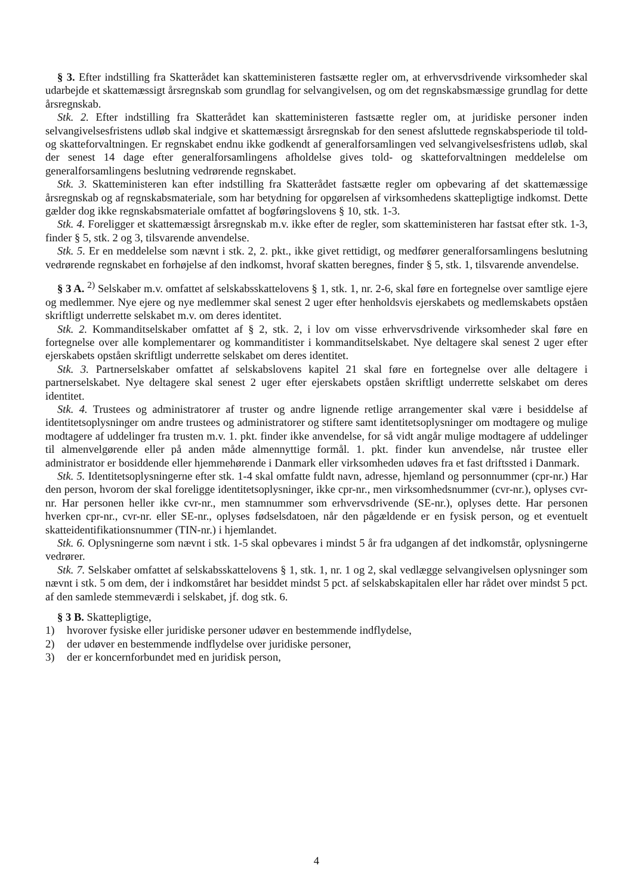§ 3. Efter indstilling fra Skatterådet kan skatteministeren fastsætte regler om, at erhvervsdrivende virksomheder skal udarbejde et skattemæssigt årsregnskab som grundlag for selvangivelsen, og om det regnskabsmæssige grundlag for dette årsregnskab.
Stk. 2. Efter indstilling fra Skatterådet kan skatteministeren fastsætte regler om, at juridiske personer inden selvangivelsesfristens udløb skal indgive et skattemæssigt årsregnskab for den senest afsluttede regnskabsperiode til told- og skatteforvaltningen. Er regnskabet endnu ikke godkendt af generalforsamlingen ved selvangivelsesfristens udløb, skal der senest 14 dage efter generalforsamlingens afholdelse gives told- og skatteforvaltningen meddelelse om generalforsamlingens beslutning vedrørende regnskabet.
Stk. 3. Skatteministeren kan efter indstilling fra Skatterådet fastsætte regler om opbevaring af det skattemæssige årsregnskab og af regnskabsmateriale, som har betydning for opgørelsen af virksomhedens skattepligtige indkomst. Dette gælder dog ikke regnskabsmateriale omfattet af bogføringslovens § 10, stk. 1-3.
Stk. 4. Foreligger et skattemæssigt årsregnskab m.v. ikke efter de regler, som skatteministeren har fastsat efter stk. 1-3, finder § 5, stk. 2 og 3, tilsvarende anvendelse.
Stk. 5. Er en meddelelse som nævnt i stk. 2, 2. pkt., ikke givet rettidigt, og medfører generalforsamlingens beslutning vedrørende regnskabet en forhøjelse af den indkomst, hvoraf skatten beregnes, finder § 5, stk. 1, tilsvarende anvendelse.
§ 3 A. <sup>2)</sup> Selskaber m.v. omfattet af selskabsskattelovens § 1, stk. 1, nr. 2-6, skal føre en fortegnelse over samtlige ejere og medlemmer. Nye ejere og nye medlemmer skal senest 2 uger efter henholdsvis ejerskabets og medlemskabets opståen skriftligt underrette selskabet m.v. om deres identitet.
Stk. 2. Kommanditselskaber omfattet af § 2, stk. 2, i lov om visse erhvervsdrivende virksomheder skal føre en fortegnelse over alle komplementarer og kommanditister i kommanditselskabet. Nye deltagere skal senest 2 uger efter ejerskabets opståen skriftligt underrette selskabet om deres identitet.
Stk. 3. Partnerselskaber omfattet af selskabslovens kapitel 21 skal føre en fortegnelse over alle deltagere i partnerselskabet. Nye deltagere skal senest 2 uger efter ejerskabets opståen skriftligt underrette selskabet om deres identitet.
Stk. 4. Trustees og administratorer af truster og andre lignende retlige arrangementer skal være i besiddelse af identitetsoplysninger om andre trustees og administratorer og stiftere samt identitetsoplysninger om modtagere og mulige modtagere af uddelinger fra trusten m.v. 1. pkt. finder ikke anvendelse, for så vidt angår mulige modtagere af uddelinger til almenvelgørende eller på anden måde almennyttige formål. 1. pkt. finder kun anvendelse, når trustee eller administrator er bosiddende eller hjemmehørende i Danmark eller virksomheden udøves fra et fast driftssted i Danmark.
Stk. 5. Identitetsoplysningerne efter stk. 1-4 skal omfatte fuldt navn, adresse, hjemland og personnummer (cpr-nr.) Har den person, hvorom der skal foreligge identitetsoplysninger, ikke cpr-nr., men virksomhedsnummer (cvr-nr.), oplyses cvr-nr. Har personen heller ikke cvr-nr., men stamnummer som erhvervsdrivende (SE-nr.), oplyses dette. Har personen hverken cpr-nr., cvr-nr. eller SE-nr., oplyses fødselsdatoen, når den pågældende er en fysisk person, og et eventuelt skatteidentifikationsnummer (TIN-nr.) i hjemlandet.
Stk. 6. Oplysningerne som nævnt i stk. 1-5 skal opbevares i mindst 5 år fra udgangen af det indkomstår, oplysningerne vedrører.
Stk. 7. Selskaber omfattet af selskabsskattelovens § 1, stk. 1, nr. 1 og 2, skal vedlægge selvangivelsen oplysninger som nævnt i stk. 5 om dem, der i indkomståret har besiddet mindst 5 pct. af selskabskapitalen eller har rådet over mindst 5 pct. af den samlede stemmeværdi i selskabet, jf. dog stk. 6.
§ 3 B. Skattepligtige,
1) hvorover fysiske eller juridiske personer udøver en bestemmende indflydelse,
2) der udøver en bestemmende indflydelse over juridiske personer,
3) der er koncernforbundet med en juridisk person,
4